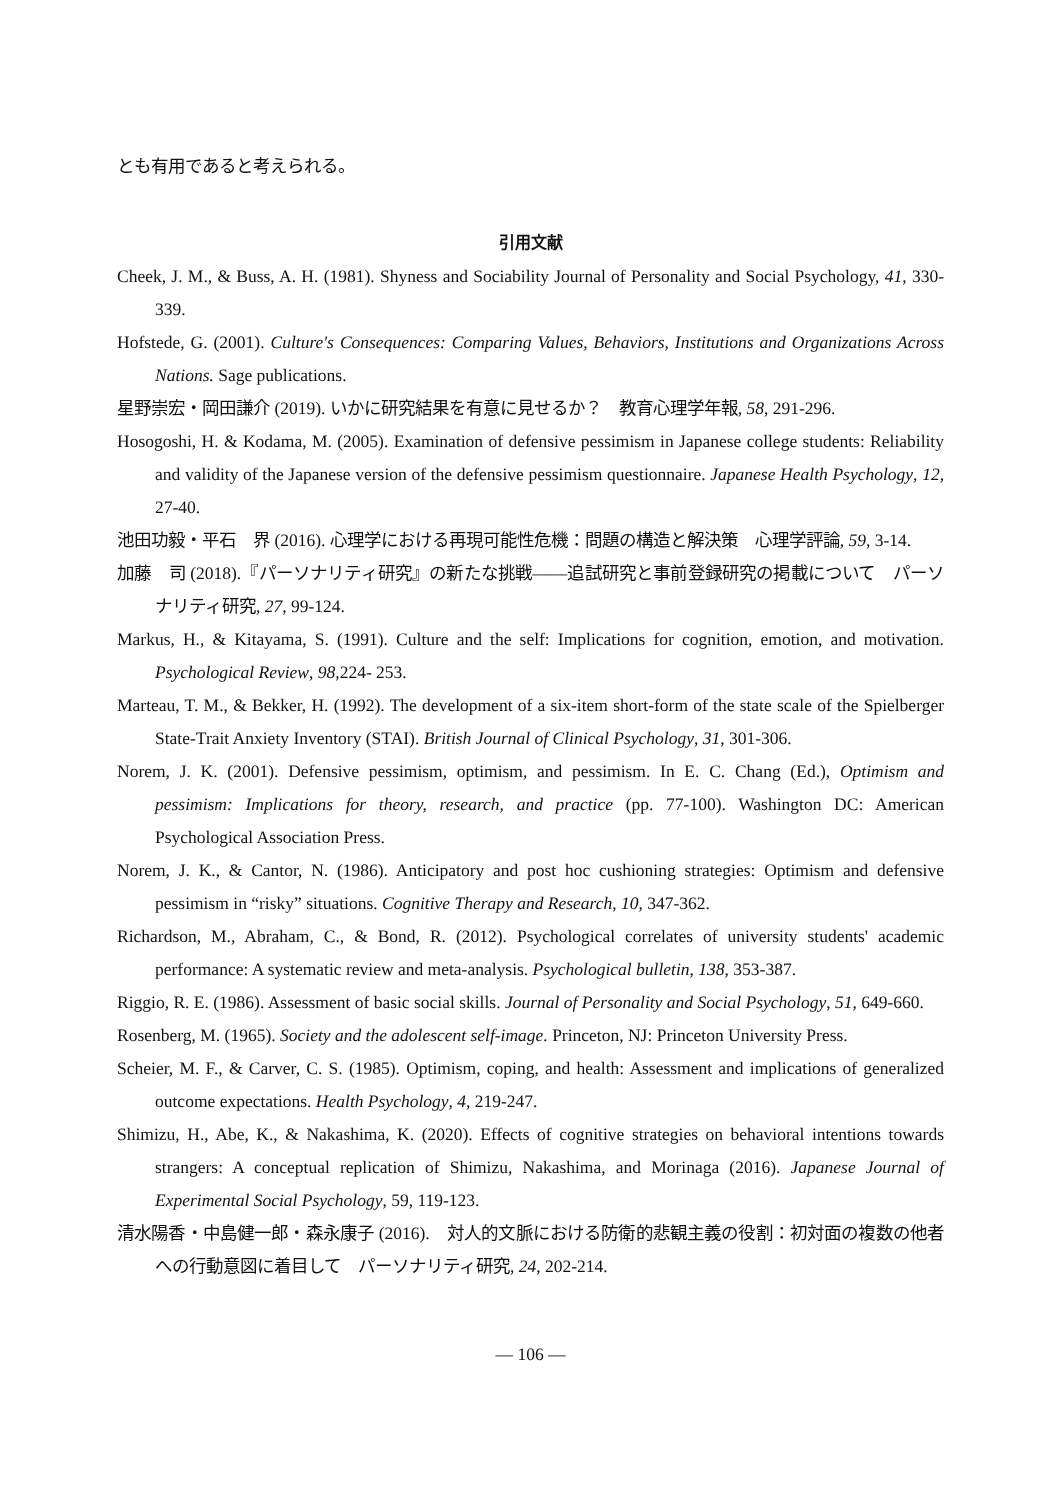とも有用であると考えられる。
引用文献
Cheek, J. M., & Buss, A. H. (1981). Shyness and Sociability Journal of Personality and Social Psychology, 41, 330-339.
Hofstede, G. (2001). Culture's Consequences: Comparing Values, Behaviors, Institutions and Organizations Across Nations. Sage publications.
星野崇宏・岡田謙介 (2019). いかに研究結果を有意に見せるか？　教育心理学年報, 58, 291-296.
Hosogoshi, H. & Kodama, M. (2005). Examination of defensive pessimism in Japanese college students: Reliability and validity of the Japanese version of the defensive pessimism questionnaire. Japanese Health Psychology, 12, 27-40.
池田功毅・平石　界 (2016). 心理学における再現可能性危機：問題の構造と解決策　心理学評論, 59, 3-14.
加藤　司 (2018).『パーソナリティ研究』の新たな挑戦——追試研究と事前登録研究の掲載について　パーソナリティ研究, 27, 99-124.
Markus, H., & Kitayama, S. (1991). Culture and the self: Implications for cognition, emotion, and motivation. Psychological Review, 98,224- 253.
Marteau, T. M., & Bekker, H. (1992). The development of a six-item short-form of the state scale of the Spielberger State-Trait Anxiety Inventory (STAI). British Journal of Clinical Psychology, 31, 301-306.
Norem, J. K. (2001). Defensive pessimism, optimism, and pessimism. In E. C. Chang (Ed.), Optimism and pessimism: Implications for theory, research, and practice (pp. 77-100). Washington DC: American Psychological Association Press.
Norem, J. K., & Cantor, N. (1986). Anticipatory and post hoc cushioning strategies: Optimism and defensive pessimism in “risky” situations. Cognitive Therapy and Research, 10, 347-362.
Richardson, M., Abraham, C., & Bond, R. (2012). Psychological correlates of university students' academic performance: A systematic review and meta-analysis. Psychological bulletin, 138, 353-387.
Riggio, R. E. (1986). Assessment of basic social skills. Journal of Personality and Social Psychology, 51, 649-660.
Rosenberg, M. (1965). Society and the adolescent self-image. Princeton, NJ: Princeton University Press.
Scheier, M. F., & Carver, C. S. (1985). Optimism, coping, and health: Assessment and implications of generalized outcome expectations. Health Psychology, 4, 219-247.
Shimizu, H., Abe, K., & Nakashima, K. (2020). Effects of cognitive strategies on behavioral intentions towards strangers: A conceptual replication of Shimizu, Nakashima, and Morinaga (2016). Japanese Journal of Experimental Social Psychology, 59, 119-123.
清水陽香・中島健一郎・森永康子 (2016).　対人的文脈における防衛的悲観主義の役割：初対面の複数の他者への行動意図に着目して　パーソナリティ研究, 24, 202-214.
— 106 —